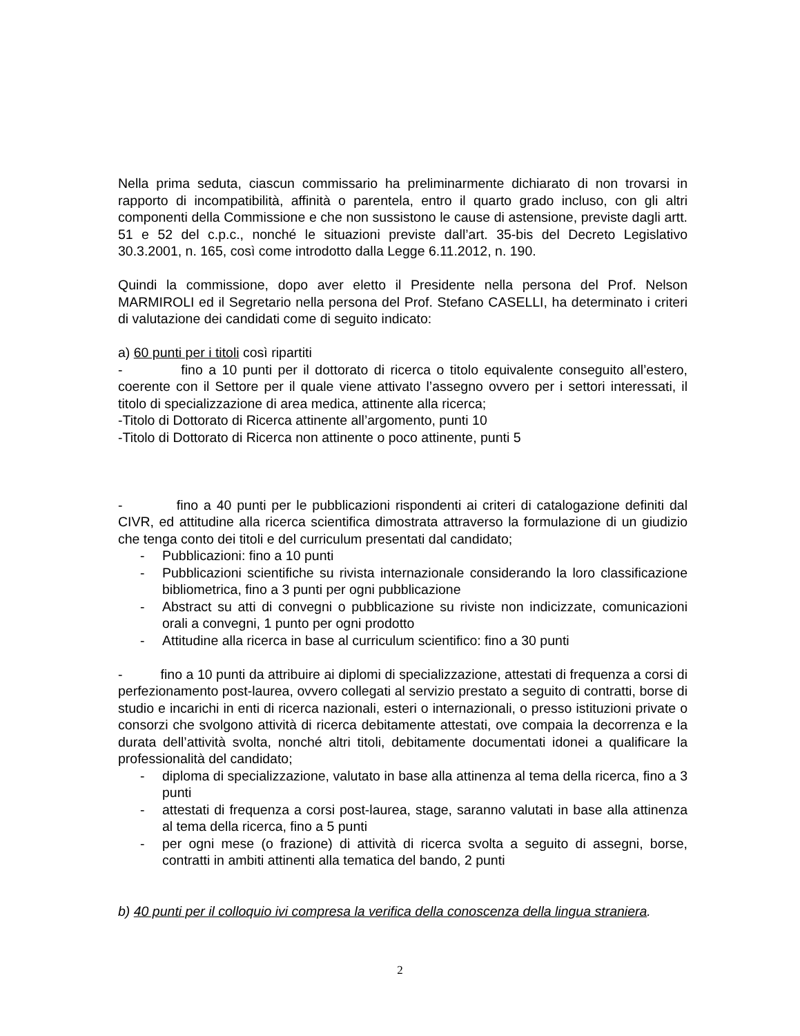Nella prima seduta, ciascun commissario ha preliminarmente dichiarato di non trovarsi in rapporto di incompatibilità, affinità o parentela, entro il quarto grado incluso, con gli altri componenti della Commissione e che non sussistono le cause di astensione, previste dagli artt. 51 e 52 del c.p.c., nonché le situazioni previste dall’art. 35-bis del Decreto Legislativo 30.3.2001, n. 165, così come introdotto dalla Legge 6.11.2012, n. 190.
Quindi la commissione, dopo aver eletto il Presidente nella persona del Prof. Nelson MARMIROLI ed il Segretario nella persona del Prof. Stefano CASELLI, ha determinato i criteri di valutazione dei candidati come di seguito indicato:
a) 60 punti per i titoli così ripartiti
- fino a 10 punti per il dottorato di ricerca o titolo equivalente conseguito all’estero, coerente con il Settore per il quale viene attivato l’assegno ovvero per i settori interessati, il titolo di specializzazione di area medica, attinente alla ricerca;
-Titolo di Dottorato di Ricerca attinente all’argomento, punti 10
-Titolo di Dottorato di Ricerca non attinente o poco attinente, punti 5
- fino a 40 punti per le pubblicazioni rispondenti ai criteri di catalogazione definiti dal CIVR, ed attitudine alla ricerca scientifica dimostrata attraverso la formulazione di un giudizio che tenga conto dei titoli e del curriculum presentati dal candidato;
- Pubblicazioni: fino a 10 punti
- Pubblicazioni scientifiche su rivista internazionale considerando la loro classificazione bibliometrica, fino a 3 punti per ogni pubblicazione
- Abstract su atti di convegni o pubblicazione su riviste non indicizzate, comunicazioni orali a convegni, 1 punto per ogni prodotto
- Attitudine alla ricerca in base al curriculum scientifico: fino a 30 punti
- fino a 10 punti da attribuire ai diplomi di specializzazione, attestati di frequenza a corsi di perfezionamento post-laurea, ovvero collegati al servizio prestato a seguito di contratti, borse di studio e incarichi in enti di ricerca nazionali, esteri o internazionali, o presso istituzioni private o consorzi che svolgono attività di ricerca debitamente attestati, ove compaia la decorrenza e la durata dell’attività svolta, nonché altri titoli, debitamente documentati idonei a qualificare la professionalità del candidato;
- diploma di specializzazione, valutato in base alla attinenza al tema della ricerca, fino a 3 punti
- attestati di frequenza a corsi post-laurea, stage, saranno valutati in base alla attinenza al tema della ricerca, fino a 5 punti
- per ogni mese (o frazione) di attività di ricerca svolta a seguito di assegni, borse, contratti in ambiti attinenti alla tematica del bando, 2 punti
b) 40 punti per il colloquio ivi compresa la verifica della conoscenza della lingua straniera.
2